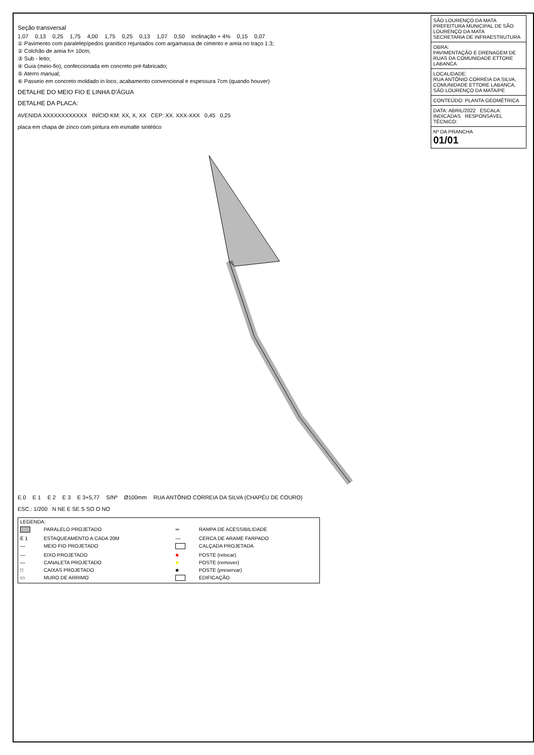Seção transversal
1,07 0,13 0,25 1,75 4,00 1,75 0,25 0,13 1,07 0,50 inclinação + 4% 0,15 0,07
① Pavimento com paralelepípedos granítico rejuntados com argamassa de cimento e areia no traço 1:3;
② Colchão de areia h= 10cm;
③ Sub - leito;
④ Guia (meio-fio), confeccionada em concreto pré-fabricado;
⑤ Aterro manual;
⑥ Passeio em concreto moldado in loco, acabamento convencional e espessura 7cm (quando houver)
DETALHE DO MEIO FIO E LINHA D'ÁGUA
DETALHE DA PLACA:
AVENIDA XXXXXXXXXXXX INÍCIO KM: XX, X, XX CEP: XX. XXX-XXX 0,45 0,25
placa em chapa de zinco com pintura em esmalte sintético
E.0 E 1 E 2 E 3 E 3+5,77 S/Nº Ø100mm RUA ANTÔNIO CORREIA DA SILVA (CHAPÉU DE COURO)
ESC.: 1/200 N NE E SE S SO O NO
| LEGENDA: | | | |
| | PARALELO PROJETADO | ═ | RAMPA DE ACESSIBILIDADE |
| E 1 | ESTAQUEAMENTO A CADA 20M | — | CERCA DE ARAME FARPADO |
| — | MEIO FIO PROJETADO | | CALÇADA PROJETADA |
| — | EIXO PROJETADO | ■ | POSTE (relocar) |
| — | CANALETA PROJETADO | ■ | POSTE (remover) |
| □ | CAIXAS PROJETADO | ■ | POSTE (preservar) |
| ▭ | MURO DE ARRIMO | | EDIFICAÇÃO |
| SÃO LOURENÇO DA MATA PREFEITURA MUNICIPAL DE SÃO LOURENÇO DA MATA SECRETARIA DE INFRAESTRUTURA |
| OBRA: PAVIMENTAÇÃO E DRENAGEM DE RUAS DA COMUNIDADE ETTORE LABANCA |
| LOCALIDADE: RUA ANTÔNIO CORREIA DA SILVA, COMUNIDADE ETTORE LABANCA, SÃO LOURENÇO DA MATA/PE |
| CONTEÚDO: PLANTA GEOMÉTRICA |
| DATA: ABRIL/2022 ESCALA: INDICADAS RESPONSÁVEL TÉCNICO: |
| Nº DA PRANCHA 01/01 |